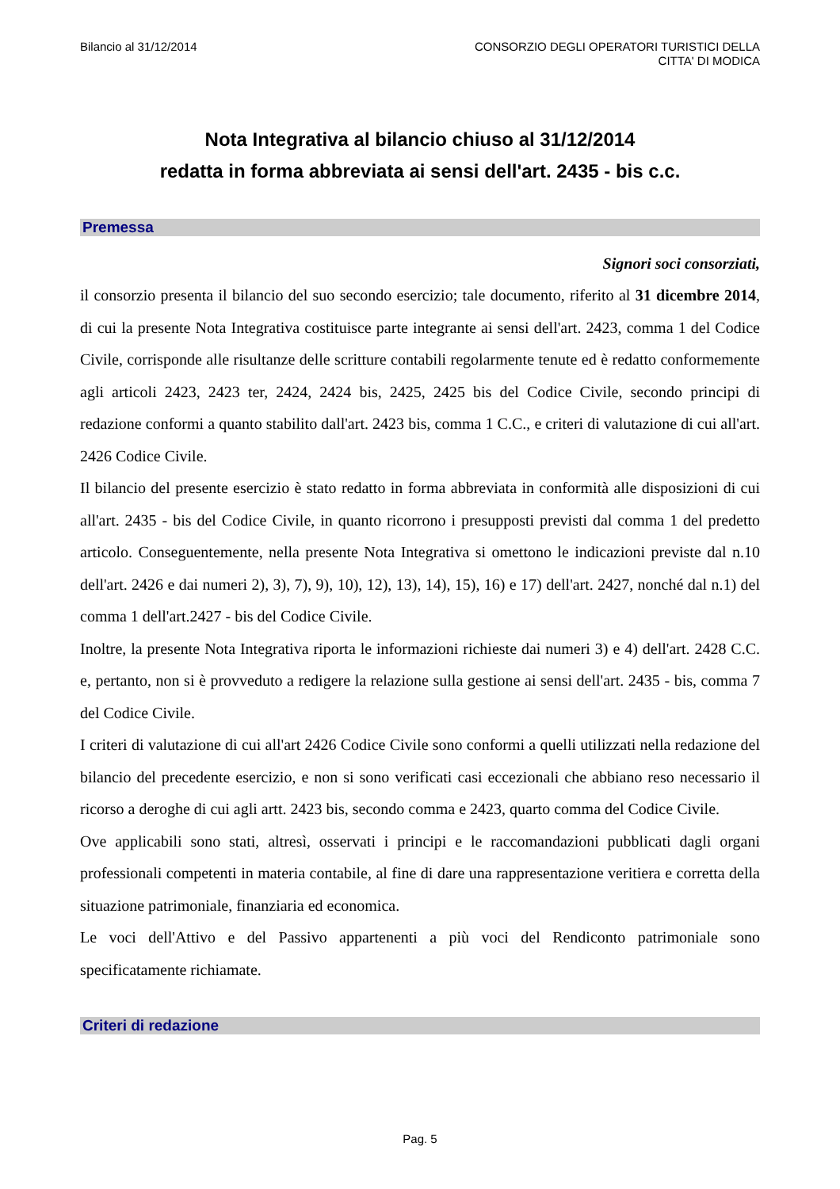Bilancio al 31/12/2014 CONSORZIO DEGLI OPERATORI TURISTICI DELLA
CITTA' DI MODICA
Nota Integrativa al bilancio chiuso al 31/12/2014
redatta in forma abbreviata ai sensi dell'art. 2435 - bis c.c.
Premessa
Signori soci consorziati,
il consorzio presenta il bilancio del suo secondo esercizio; tale documento, riferito al 31 dicembre 2014, di cui la presente Nota Integrativa costituisce parte integrante ai sensi dell'art. 2423, comma 1 del Codice Civile, corrisponde alle risultanze delle scritture contabili regolarmente tenute ed è redatto conformemente agli articoli 2423, 2423 ter, 2424, 2424 bis, 2425, 2425 bis del Codice Civile, secondo principi di redazione conformi a quanto stabilito dall'art. 2423 bis, comma 1 C.C., e criteri di valutazione di cui all'art. 2426 Codice Civile.
Il bilancio del presente esercizio è stato redatto in forma abbreviata in conformità alle disposizioni di cui all'art. 2435 - bis del Codice Civile, in quanto ricorrono i presupposti previsti dal comma 1 del predetto articolo. Conseguentemente, nella presente Nota Integrativa si omettono le indicazioni previste dal n.10 dell'art. 2426 e dai numeri 2), 3), 7), 9), 10), 12), 13), 14), 15), 16) e 17) dell'art. 2427, nonché dal n.1) del comma 1 dell'art.2427 - bis del Codice Civile.
Inoltre, la presente Nota Integrativa riporta le informazioni richieste dai numeri 3) e 4) dell'art. 2428 C.C. e, pertanto, non si è provveduto a redigere la relazione sulla gestione ai sensi dell'art. 2435 - bis, comma 7 del Codice Civile.
I criteri di valutazione di cui all'art 2426 Codice Civile sono conformi a quelli utilizzati nella redazione del bilancio del precedente esercizio, e non si sono verificati casi eccezionali che abbiano reso necessario il ricorso a deroghe di cui agli artt. 2423 bis, secondo comma e 2423, quarto comma del Codice Civile.
Ove applicabili sono stati, altresì, osservati i principi e le raccomandazioni pubblicati dagli organi professionali competenti in materia contabile, al fine di dare una rappresentazione veritiera e corretta della situazione patrimoniale, finanziaria ed economica.
Le voci dell'Attivo e del Passivo appartenenti a più voci del Rendiconto patrimoniale sono specificatamente richiamate.
Criteri di redazione
Pag. 5